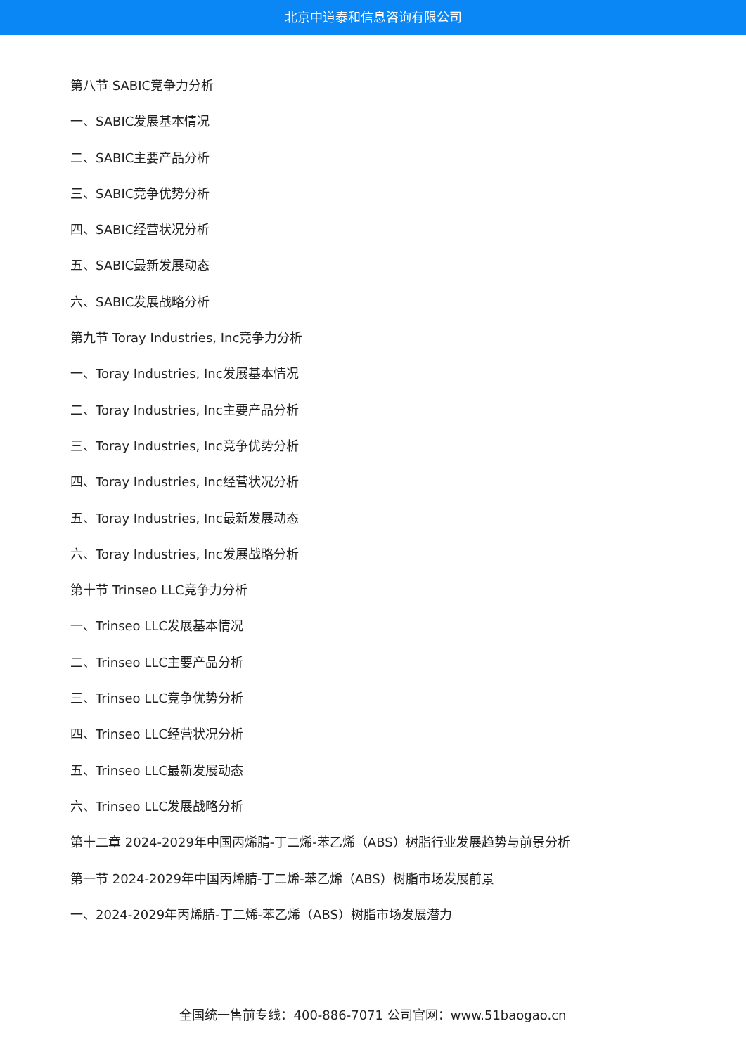北京中道泰和信息咨询有限公司
第八节 SABIC竞争力分析
一、SABIC发展基本情况
二、SABIC主要产品分析
三、SABIC竞争优势分析
四、SABIC经营状况分析
五、SABIC最新发展动态
六、SABIC发展战略分析
第九节 Toray Industries, Inc竞争力分析
一、Toray Industries, Inc发展基本情况
二、Toray Industries, Inc主要产品分析
三、Toray Industries, Inc竞争优势分析
四、Toray Industries, Inc经营状况分析
五、Toray Industries, Inc最新发展动态
六、Toray Industries, Inc发展战略分析
第十节 Trinseo LLC竞争力分析
一、Trinseo LLC发展基本情况
二、Trinseo LLC主要产品分析
三、Trinseo LLC竞争优势分析
四、Trinseo LLC经营状况分析
五、Trinseo LLC最新发展动态
六、Trinseo LLC发展战略分析
第十二章 2024-2029年中国丙烯腈-丁二烯-苯乙烯（ABS）树脂行业发展趋势与前景分析
第一节 2024-2029年中国丙烯腈-丁二烯-苯乙烯（ABS）树脂市场发展前景
一、2024-2029年丙烯腈-丁二烯-苯乙烯（ABS）树脂市场发展潜力
全国统一售前专线：400-886-7071 公司官网：www.51baogao.cn